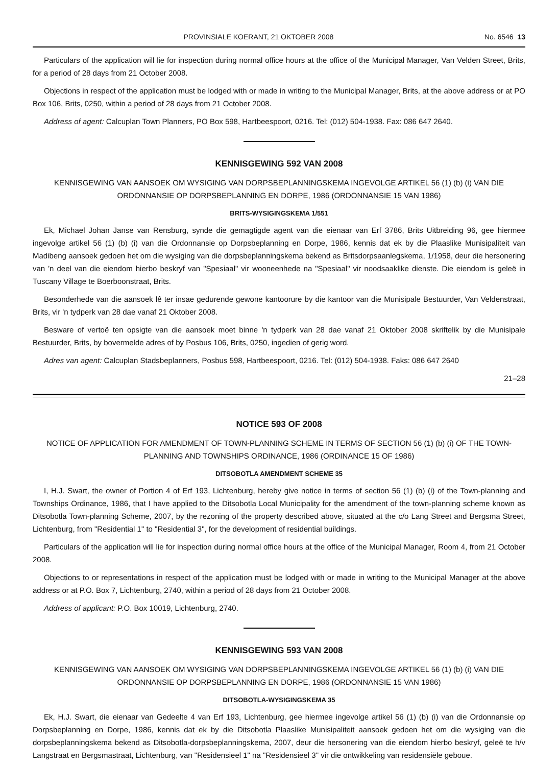PROVINSIALE KOERANT, 21 OKTOBER 2008 No. 6546 13
Particulars of the application will lie for inspection during normal office hours at the office of the Municipal Manager, Van Velden Street, Brits, for a period of 28 days from 21 October 2008.
Objections in respect of the application must be lodged with or made in writing to the Municipal Manager, Brits, at the above address or at PO Box 106, Brits, 0250, within a period of 28 days from 21 October 2008.
Address of agent: Calcuplan Town Planners, PO Box 598, Hartbeespoort, 0216. Tel: (012) 504-1938. Fax: 086 647 2640.
KENNISGEWING 592 VAN 2008
KENNISGEWING VAN AANSOEK OM WYSIGING VAN DORPSBEPLANNINGSKEMA INGEVOLGE ARTIKEL 56 (1) (b) (i) VAN DIE ORDONNANSIE OP DORPSBEPLANNING EN DORPE, 1986 (ORDONNANSIE 15 VAN 1986)
BRITS-WYSIGINGSKEMA 1/551
Ek, Michael Johan Janse van Rensburg, synde die gemagtigde agent van die eienaar van Erf 3786, Brits Uitbreiding 96, gee hiermee ingevolge artikel 56 (1) (b) (i) van die Ordonnansie op Dorpsbeplanning en Dorpe, 1986, kennis dat ek by die Plaaslike Munisipaliteit van Madibeng aansoek gedoen het om die wysiging van die dorpsbeplanningskema bekend as Britsdorpsaanlegskema, 1/1958, deur die hersonering van 'n deel van die eiendom hierbo beskryf van "Spesiaal" vir wooneenhede na "Spesiaal" vir noodsaaklike dienste. Die eiendom is geleë in Tuscany Village te Boerboonstraat, Brits.
Besonderhede van die aansoek lê ter insae gedurende gewone kantoorure by die kantoor van die Munisipale Bestuurder, Van Veldenstraat, Brits, vir 'n tydperk van 28 dae vanaf 21 Oktober 2008.
Besware of vertoë ten opsigte van die aansoek moet binne 'n tydperk van 28 dae vanaf 21 Oktober 2008 skriftelik by die Munisipale Bestuurder, Brits, by bovermelde adres of by Posbus 106, Brits, 0250, ingedien of gerig word.
Adres van agent: Calcuplan Stadsbeplanners, Posbus 598, Hartbeespoort, 0216. Tel: (012) 504-1938. Faks: 086 647 2640
21–28
NOTICE 593 OF 2008
NOTICE OF APPLICATION FOR AMENDMENT OF TOWN-PLANNING SCHEME IN TERMS OF SECTION 56 (1) (b) (i) OF THE TOWN-PLANNING AND TOWNSHIPS ORDINANCE, 1986 (ORDINANCE 15 OF 1986)
DITSOBOTLA AMENDMENT SCHEME 35
I, H.J. Swart, the owner of Portion 4 of Erf 193, Lichtenburg, hereby give notice in terms of section 56 (1) (b) (i) of the Town-planning and Townships Ordinance, 1986, that I have applied to the Ditsobotla Local Municipality for the amendment of the town-planning scheme known as Ditsobotla Town-planning Scheme, 2007, by the rezoning of the property described above, situated at the c/o Lang Street and Bergsma Street, Lichtenburg, from "Residential 1" to "Residential 3", for the development of residential buildings.
Particulars of the application will lie for inspection during normal office hours at the office of the Municipal Manager, Room 4, from 21 October 2008.
Objections to or representations in respect of the application must be lodged with or made in writing to the Municipal Manager at the above address or at P.O. Box 7, Lichtenburg, 2740, within a period of 28 days from 21 October 2008.
Address of applicant: P.O. Box 10019, Lichtenburg, 2740.
KENNISGEWING 593 VAN 2008
KENNISGEWING VAN AANSOEK OM WYSIGING VAN DORPSBEPLANNINGSKEMA INGEVOLGE ARTIKEL 56 (1) (b) (i) VAN DIE ORDONNANSIE OP DORPSBEPLANNING EN DORPE, 1986 (ORDONNANSIE 15 VAN 1986)
DITSOBOTLA-WYSIGINGSKEMA 35
Ek, H.J. Swart, die eienaar van Gedeelte 4 van Erf 193, Lichtenburg, gee hiermee ingevolge artikel 56 (1) (b) (i) van die Ordonnansie op Dorpsbeplanning en Dorpe, 1986, kennis dat ek by die Ditsobotla Plaaslike Munisipaliteit aansoek gedoen het om die wysiging van die dorpsbeplanningskema bekend as Ditsobotla-dorpsbeplanningskema, 2007, deur die hersonering van die eiendom hierbo beskryf, geleë te h/v Langstraat en Bergsmastraat, Lichtenburg, van "Residensieel 1" na "Residensieel 3" vir die ontwikkeling van residensiële geboue.